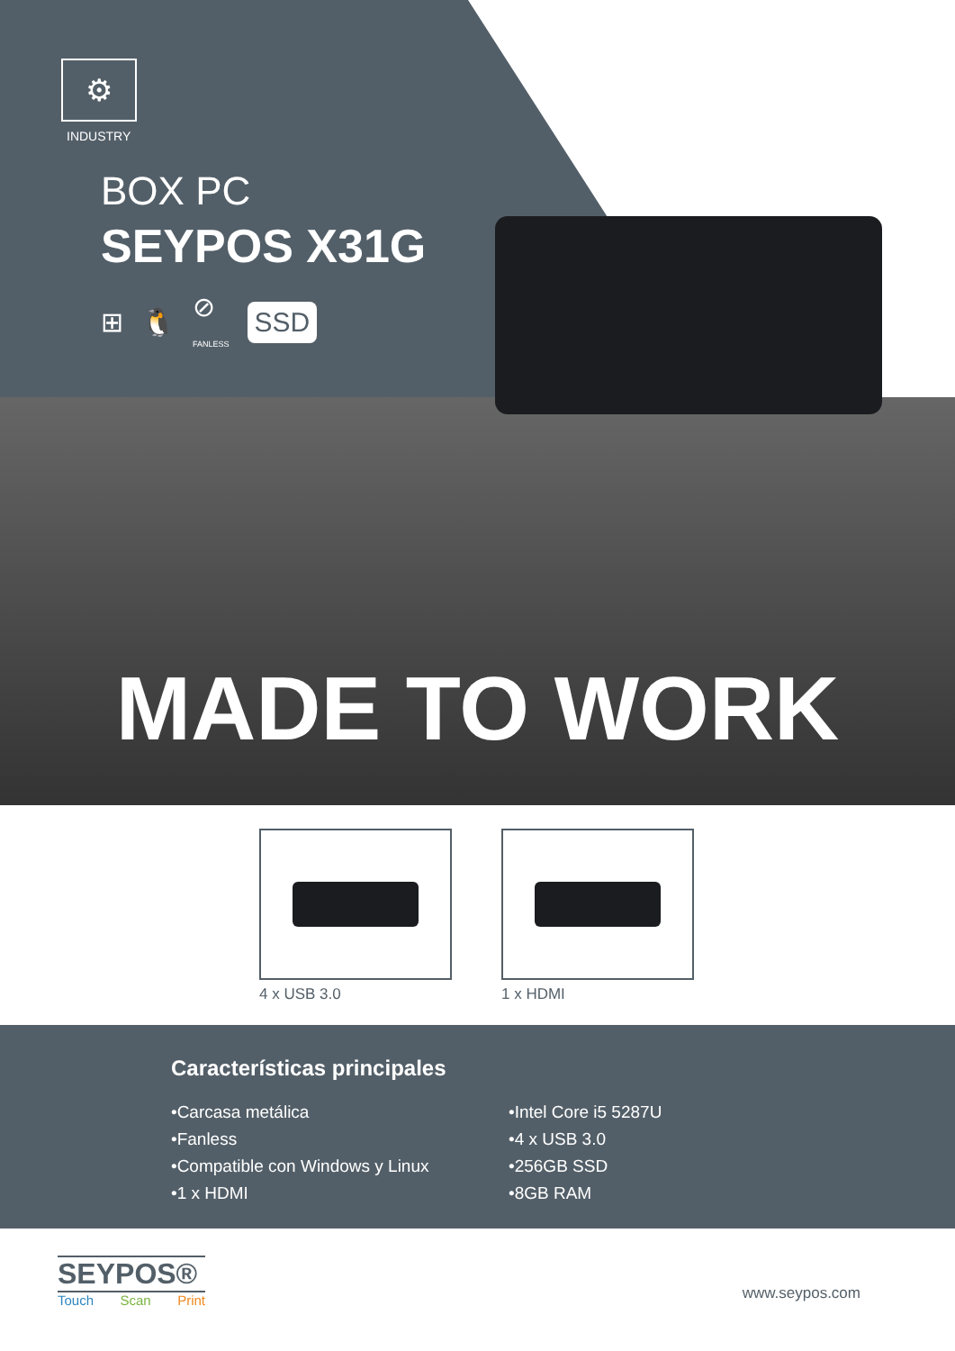⚙
INDUSTRY
BOX PC
SEYPOS X31G
⊞ 🐧 ⊘
FANLESS SSD
MADE TO WORK
4 x USB 3.0 1 x HDMI
Características principales
•Carcasa metálica
•Fanless
•Compatible con Windows y Linux
•1 x HDMI
•Intel Core i5 5287U
•4 x USB 3.0
•256GB SSD
•8GB RAM
SEYPOS®
Touch Scan Print
www.seypos.com